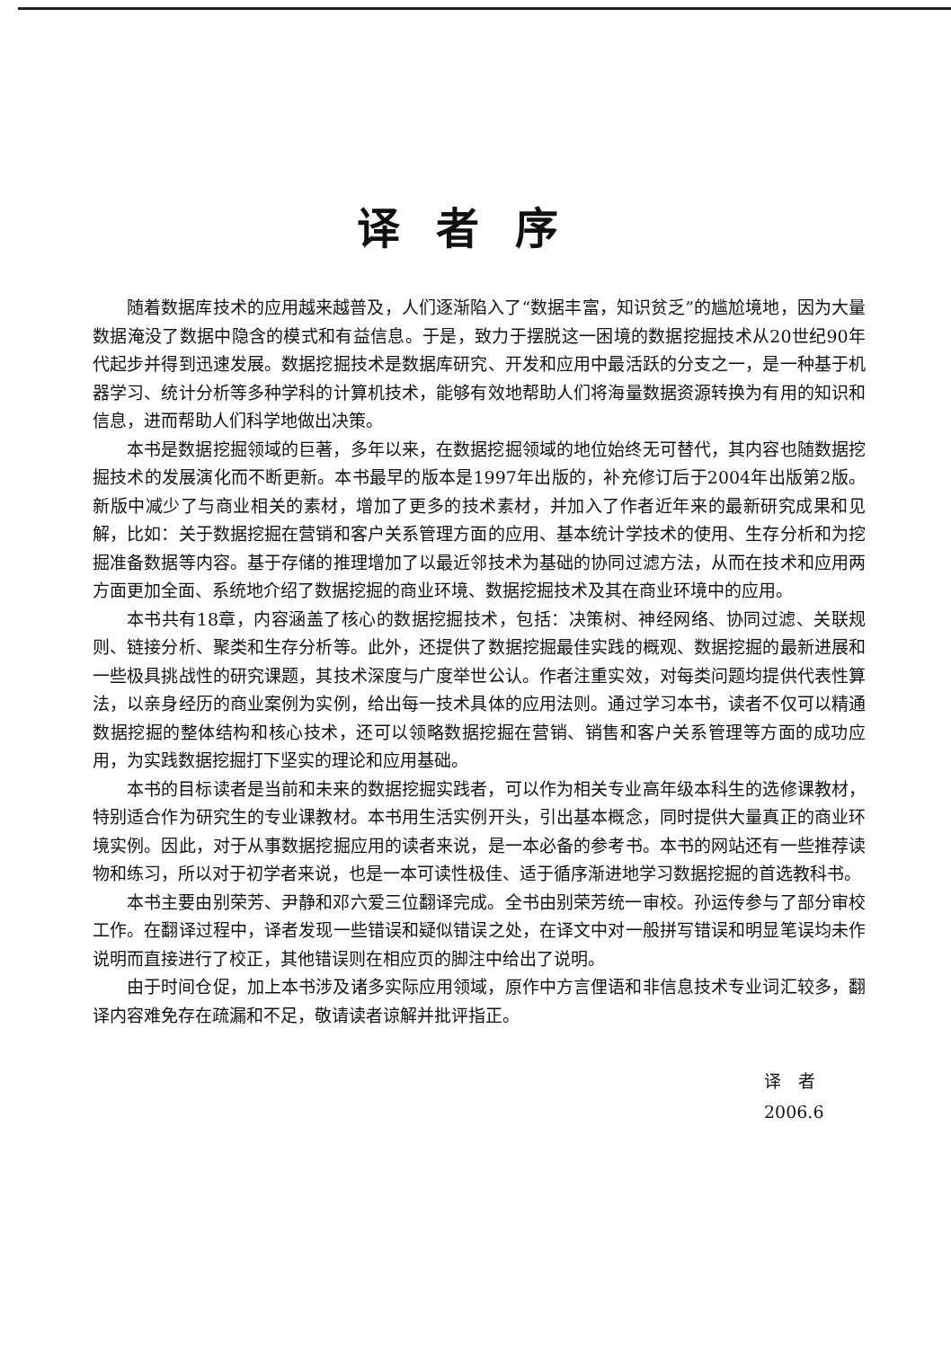译者序
随着数据库技术的应用越来越普及，人们逐渐陷入了“数据丰富，知识贫乏”的尴尬境地，因为大量数据淹没了数据中隐含的模式和有益信息。于是，致力于摆脱这一困境的数据挖掘技术从20世纪90年代起步并得到迅速发展。数据挖掘技术是数据库研究、开发和应用中最活跃的分支之一，是一种基于机器学习、统计分析等多种学科的计算机技术，能够有效地帮助人们将海量数据资源转换为有用的知识和信息，进而帮助人们科学地做出决策。
本书是数据挖掘领域的巨著，多年以来，在数据挖掘领域的地位始终无可替代，其内容也随数据挖掘技术的发展演化而不断更新。本书最早的版本是1997年出版的，补充修订后于2004年出版第2版。新版中减少了与商业相关的素材，增加了更多的技术素材，并加入了作者近年来的最新研究成果和见解，比如：关于数据挖掘在营销和客户关系管理方面的应用、基本统计学技术的使用、生存分析和为挖掘准备数据等内容。基于存储的推理增加了以最近邻技术为基础的协同过滤方法，从而在技术和应用两方面更加全面、系统地介绍了数据挖掘的商业环境、数据挖掘技术及其在商业环境中的应用。
本书共有18章，内容涵盖了核心的数据挖掘技术，包括：决策树、神经网络、协同过滤、关联规则、链接分析、聚类和生存分析等。此外，还提供了数据挖掘最佳实践的概观、数据挖掘的最新进展和一些极具挑战性的研究课题，其技术深度与广度举世公认。作者注重实效，对每类问题均提供代表性算法，以亲身经历的商业案例为实例，给出每一技术具体的应用法则。通过学习本书，读者不仅可以精通数据挖掘的整体结构和核心技术，还可以领略数据挖掘在营销、销售和客户关系管理等方面的成功应用，为实践数据挖掘打下坚实的理论和应用基础。
本书的目标读者是当前和未来的数据挖掘实践者，可以作为相关专业高年级本科生的选修课教材，特别适合作为研究生的专业课教材。本书用生活实例开头，引出基本概念，同时提供大量真正的商业环境实例。因此，对于从事数据挖掘应用的读者来说，是一本必备的参考书。本书的网站还有一些推荐读物和练习，所以对于初学者来说，也是一本可读性极佳、适于循序渐进地学习数据挖掘的首选教科书。
本书主要由别荣芳、尹静和邓六爱三位翻译完成。全书由别荣芳统一审校。孙运传参与了部分审校工作。在翻译过程中，译者发现一些错误和疑似错误之处，在译文中对一般拼写错误和明显笔误均未作说明而直接进行了校正，其他错误则在相应页的脚注中给出了说明。
由于时间仓促，加上本书涉及诸多实际应用领域，原作中方言俚语和非信息技术专业词汇较多，翻译内容难免存在疏漏和不足，敬请读者谅解并批评指正。
译　者
2006.6